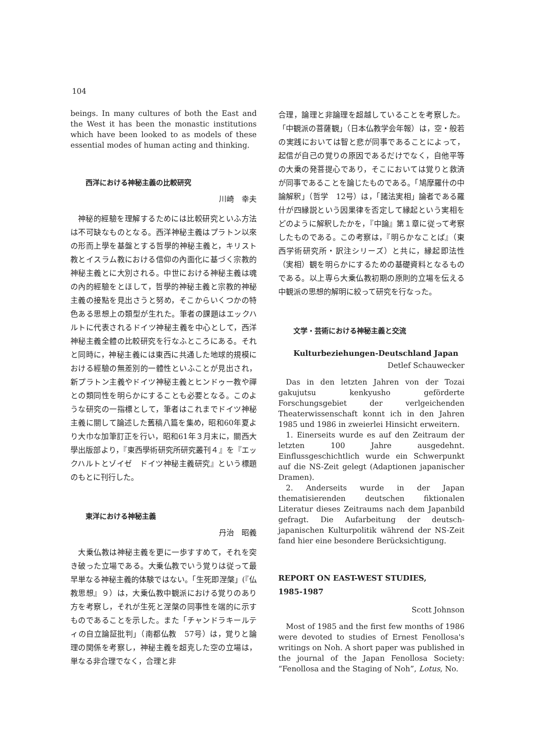104
beings. In many cultures of both the East and the West it has been the monastic institutions which have been looked to as models of these essential modes of human acting and thinking.
西洋における神秘主義の比較研究
川崎　幸夫
神秘的經驗を理解するためには比較研究といふ方法は不可缺なものとなる。西洋神秘主義はプラトン以來の形而上學を基盤とする哲學的神秘主義と，キリスト教とイスラム教における信仰の內面化に基づく宗教的神秘主義とに大別される。中世における神秘主義は魂の內的經驗をとほして，哲學的神秘主義と宗教的神秘主義の接點を見出さうと努め，そこからいくつかの特色ある思想上の類型が生れた。筆者の課題はエックハルトに代表されるドイツ神秘主義を中心として，西洋神秘主義全體の比較研究を行なふところにある。それと同時に，神秘主義には東西に共通した地球的規模における經驗の無差別的一體性といふことが見出され，新プラトン主義やドイツ神秘主義とヒンドゥー教や禪との類同性を明らかにすることも必要となる。このような研究の一指標として，筆者はこれまでドイツ神秘主義に關して論述した舊稿八篇を集め，昭和60年夏より大巾な加筆訂正を行い，昭和61年３月末に，關西大學出版部より，『東西學術研究所研究叢刊４』を『エックハルトとゾイゼ　ドイツ神秘主義研究』という標題のもとに刊行した。
東洋における神秘主義
丹治　昭義
大乗仏教は神秘主義を更に一歩すすめて，それを突き破った立場である。大乗仏教でいう覚りは従って最早単なる神秘主義的体験ではない。「生死即涅槃」(『仏教思想』９）は，大乗仏教中観派における覚りのあり方を考察し，それが生死と涅槃の同事性を端的に示すものであることを示した。また「チャンドラキールティの自立論証批判」（南都仏教　57号）は，覚りと論理の関係を考察し，神秘主義を超克した空の立場は，単なる非合理でなく，合理と非
合理，論理と非論理を超越していることを考察した。「中観派の菩薩観」（日本仏教学会年報）は，空・般若の実践においては智と悲が同事であることによって，起信が自己の覚りの原因であるだけでなく，自他平等の大乗の発菩提心であり，そこにおいては覚りと救済が同事であることを論じたものである。「鳩摩羅什の中論解釈」（哲学　12号）は，「諸法実相」論者である羅什が四縁説という因果律を否定して縁起という実相をどのように解釈したかを，『中論』第１章に従って考察したものである。この考察は，『明らかなことば』（東西学術研究所・訳注シリーズ）と共に，縁起即法性（実相）観を明らかにするための基礎資料となるものである。以上専ら大乗仏教初期の原則的立場を伝える中観派の思想的解明に絞って研究を行なった。
文学・芸術における神秘主義と交流
Kulturbeziehungen-Deutschland Japan
Detlef Schauwecker
Das in den letzten Jahren von der Tozai gakujutsu kenkyusho geförderte Forschungsgebiet der verlgeichenden Theaterwissenschaft konnt ich in den Jahren 1985 und 1986 in zweierlei Hinsicht erweitern.
1. Einerseits wurde es auf den Zeitraum der letzten 100 Jahre ausgedehnt. Einflussgeschichtlich wurde ein Schwerpunkt auf die NS-Zeit gelegt (Adaptionen japanischer Dramen).
2. Anderseits wurde in der Japan thematisierenden deutschen fiktionalen Literatur dieses Zeitraums nach dem Japanbild gefragt. Die Aufarbeitung der deutsch-japanischen Kulturpolitik während der NS-Zeit fand hier eine besondere Berücksichtigung.
REPORT ON EAST-WEST STUDIES,
1985-1987
Scott Johnson
Most of 1985 and the first few months of 1986 were devoted to studies of Ernest Fenollosa's writings on Noh. A short paper was published in the journal of the Japan Fenollosa Society: “Fenollosa and the Staging of Noh”, Lotus, No.